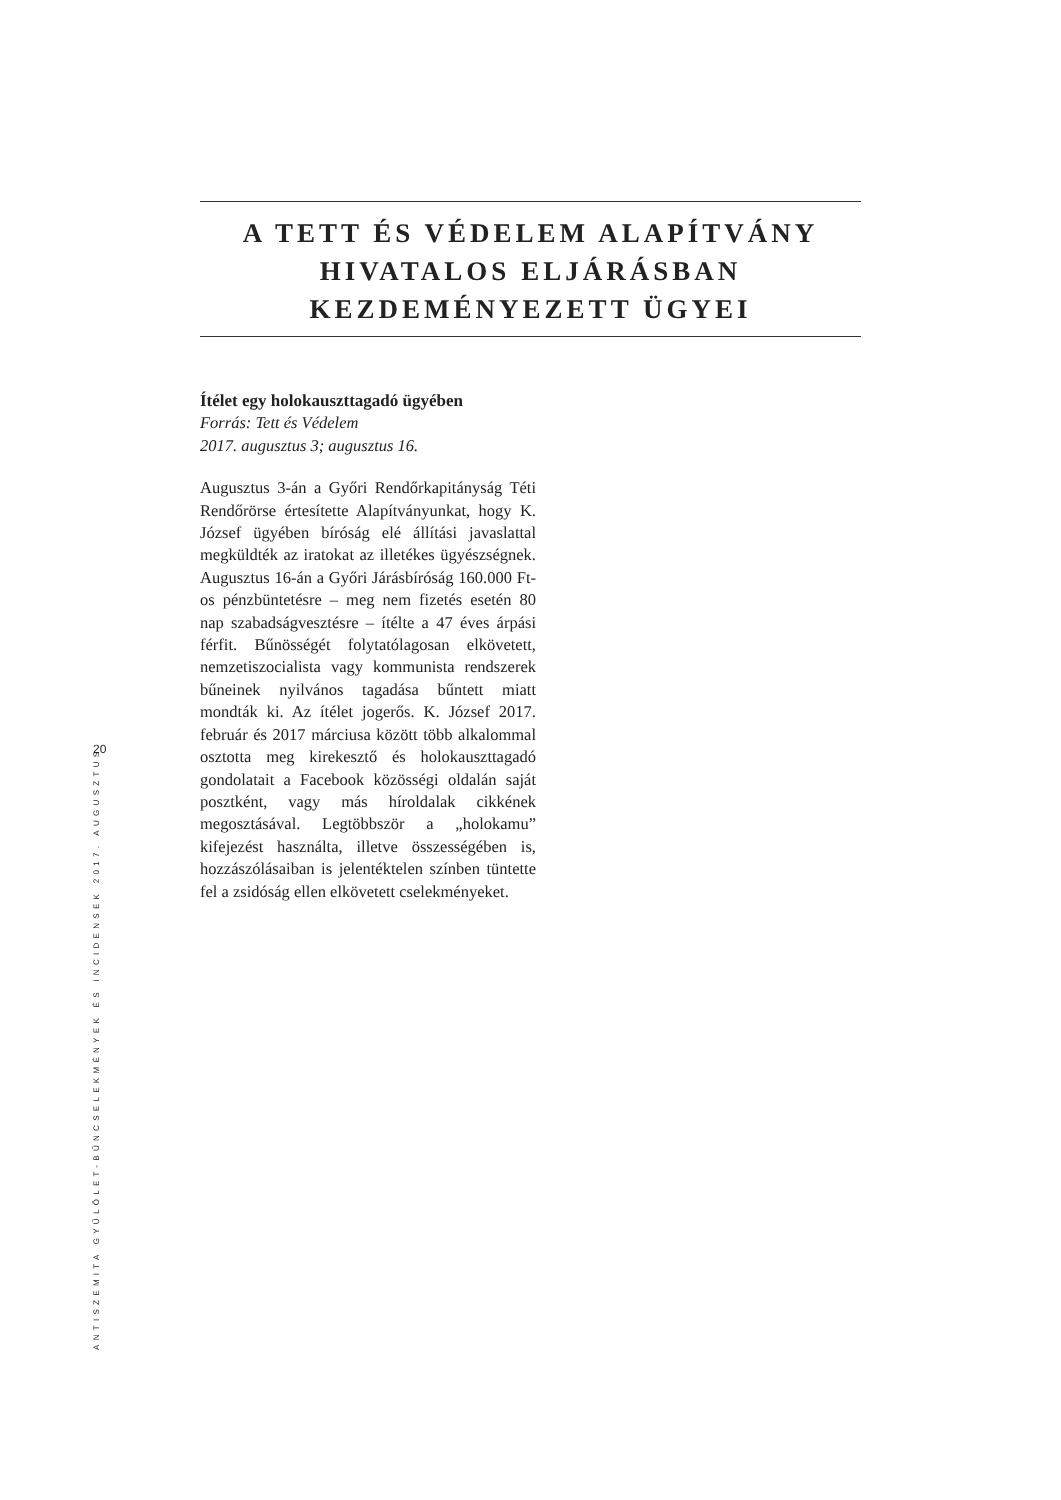A TETT ÉS VÉDELEM ALAPÍTVÁNY
HIVATALOS ELJÁRÁSBAN
KEZDEMÉNYEZETT ÜGYEI
Ítélet egy holokauszttagadó ügyében
Forrás: Tett és Védelem
2017. augusztus 3; augusztus 16.
Augusztus 3-án a Győri Rendőrkapitányság Téti Rendőrörse értesítette Alapítványunkat, hogy K. József ügyében bíróság elé állítási javaslattal megküldték az iratokat az illetékes ügyészségnek. Augusztus 16-án a Győri Járásbíróság 160.000 Ft-os pénzbüntetésre – meg nem fizetés esetén 80 nap szabadságvesztésre – ítélte a 47 éves árpási férfit. Bűnösségét folytatólagosan elkövetett, nemzetiszocialista vagy kommunista rendszerek bűneinek nyilvános tagadása bűntett miatt mondták ki. Az ítélet jogerős. K. József 2017. február és 2017 márciusa között több alkalommal osztotta meg kirekesztő és holokauszttagadó gondolatait a Facebook közösségi oldalán saját posztként, vagy más híroldalak cikkének megosztásával. Legtöbbször a „holokamu” kifejezést használta, illetve összességében is, hozzászólásaiban is jelentéktelen színben tüntette fel a zsidóság ellen elkövetett cselekményeket.
20
ANTISZEMITA GYŰLÖLET-BŰNCSELEKMÉNYEK ÉS INCIDENSEK 2017. AUGUSZTUS